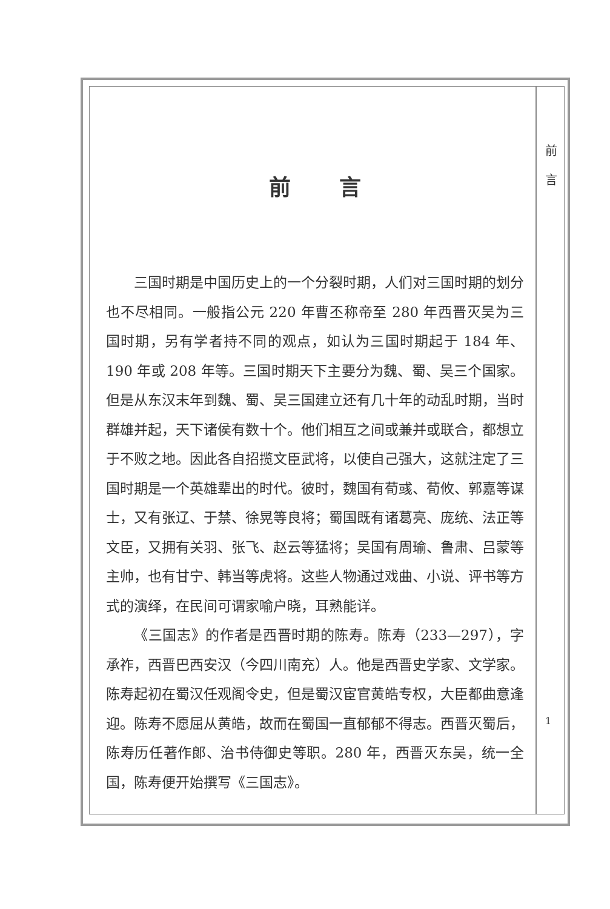前 言
前言
三国时期是中国历史上的一个分裂时期，人们对三国时期的划分也不尽相同。一般指公元 220 年曹丕称帝至 280 年西晋灭吴为三国时期，另有学者持不同的观点，如认为三国时期起于 184 年、190 年或 208 年等。三国时期天下主要分为魏、蜀、吴三个国家。但是从东汉末年到魏、蜀、吴三国建立还有几十年的动乱时期，当时群雄并起，天下诸侯有数十个。他们相互之间或兼并或联合，都想立于不败之地。因此各自招揽文臣武将，以使自己强大，这就注定了三国时期是一个英雄辈出的时代。彼时，魏国有荀彧、荀攸、郭嘉等谋士，又有张辽、于禁、徐晃等良将；蜀国既有诸葛亮、庞统、法正等文臣，又拥有关羽、张飞、赵云等猛将；吴国有周瑜、鲁肃、吕蒙等主帅，也有甘宁、韩当等虎将。这些人物通过戏曲、小说、评书等方式的演绎，在民间可谓家喻户晓，耳熟能详。
《三国志》的作者是西晋时期的陈寿。陈寿（233—297），字承祚，西晋巴西安汉（今四川南充）人。他是西晋史学家、文学家。陈寿起初在蜀汉任观阁令史，但是蜀汉宦官黄皓专权，大臣都曲意逢迎。陈寿不愿屈从黄皓，故而在蜀国一直郁郁不得志。西晋灭蜀后，陈寿历任著作郎、治书侍御史等职。280 年，西晋灭东吴，统一全国，陈寿便开始撰写《三国志》。
1